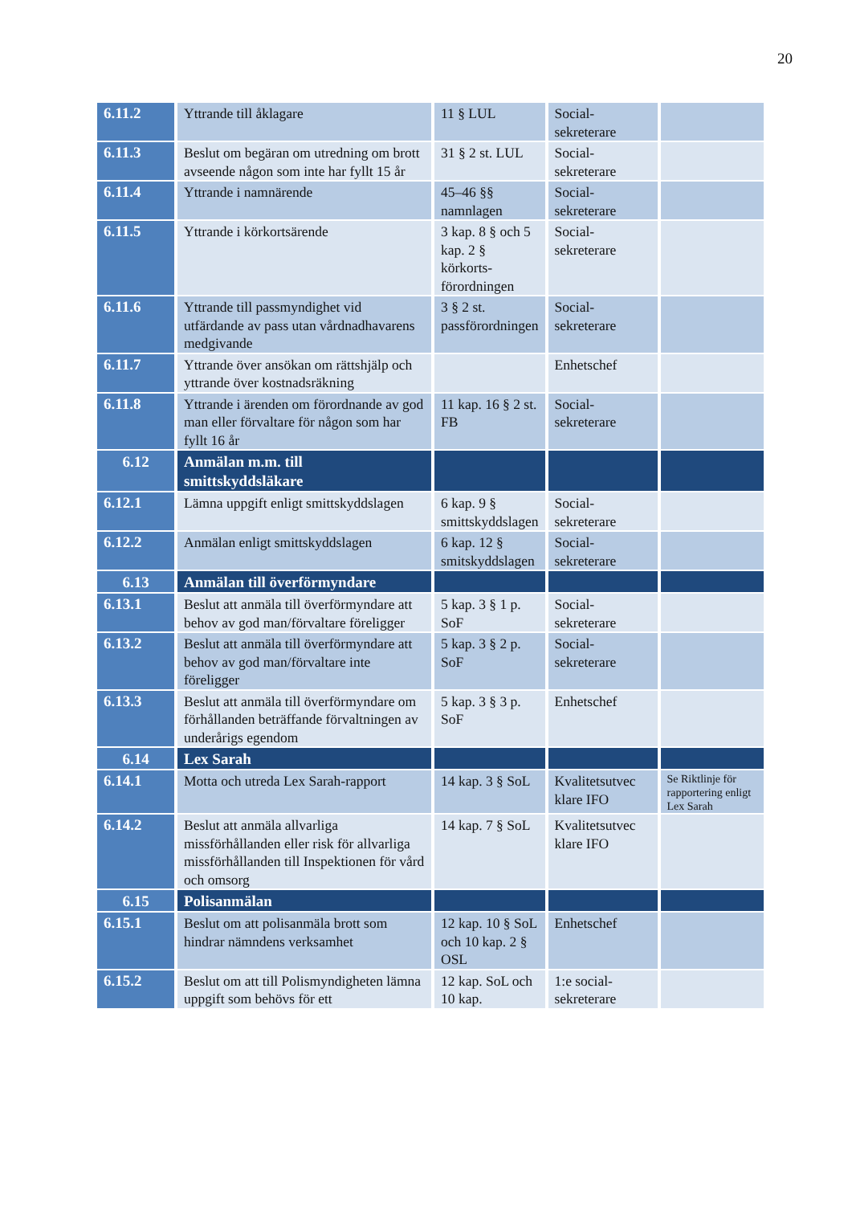20
| 6.11.2 | Yttrande till åklagare | 11 § LUL | Social- sekreterare | |
| 6.11.3 | Beslut om begäran om utredning om brott avseende någon som inte har fyllt 15 år | 31 § 2 st. LUL | Social- sekreterare | |
| 6.11.4 | Yttrande i namnärende | 45–46 §§ namnlagen | Social- sekreterare | |
| 6.11.5 | Yttrande i körkortsärende | 3 kap. 8 § och 5 kap. 2 § körkorts-förordningen | Social- sekreterare | |
| 6.11.6 | Yttrande till passmyndighet vid utfärdande av pass utan vårdnadhavarens medgivande | 3 § 2 st. passförordningen | Social- sekreterare | |
| 6.11.7 | Yttrande över ansökan om rättshjälp och yttrande över kostnadsräkning | | Enhetschef | |
| 6.11.8 | Yttrande i ärenden om förordnande av god man eller förvaltare för någon som har fyllt 16 år | 11 kap. 16 § 2 st. FB | Social- sekreterare | |
| 6.12 | Anmälan m.m. till smittskyddsläkare | | | |
| 6.12.1 | Lämna uppgift enligt smittskyddslagen | 6 kap. 9 § smittskyddslagen | Social- sekreterare | |
| 6.12.2 | Anmälan enligt smittskyddslagen | 6 kap. 12 § smitskyddslagen | Social- sekreterare | |
| 6.13 | Anmälan till överförmyndare | | | |
| 6.13.1 | Beslut att anmäla till överförmyndare att behov av god man/förvaltare föreligger | 5 kap. 3 § 1 p. SoF | Social- sekreterare | |
| 6.13.2 | Beslut att anmäla till överförmyndare att behov av god man/förvaltare inte föreligger | 5 kap. 3 § 2 p. SoF | Social- sekreterare | |
| 6.13.3 | Beslut att anmäla till överförmyndare om förhållanden beträffande förvaltningen av underårigs egendom | 5 kap. 3 § 3 p. SoF | Enhetschef | |
| 6.14 | Lex Sarah | | | |
| 6.14.1 | Motta och utreda Lex Sarah-rapport | 14 kap. 3 § SoL | Kvalitetsutvec klare IFO | Se Riktlinje för rapportering enligt Lex Sarah |
| 6.14.2 | Beslut att anmäla allvarliga missförhållanden eller risk för allvarliga missförhållanden till Inspektionen för vård och omsorg | 14 kap. 7 § SoL | Kvalitetsutvec klare IFO | |
| 6.15 | Polisanmälan | | | |
| 6.15.1 | Beslut om att polisanmäla brott som hindrar nämndens verksamhet | 12 kap. 10 § SoL och 10 kap. 2 § OSL | Enhetschef | |
| 6.15.2 | Beslut om att till Polismyndigheten lämna uppgift som behövs för ett | 12 kap. SoL och 10 kap. | 1:e social- sekreterare | |